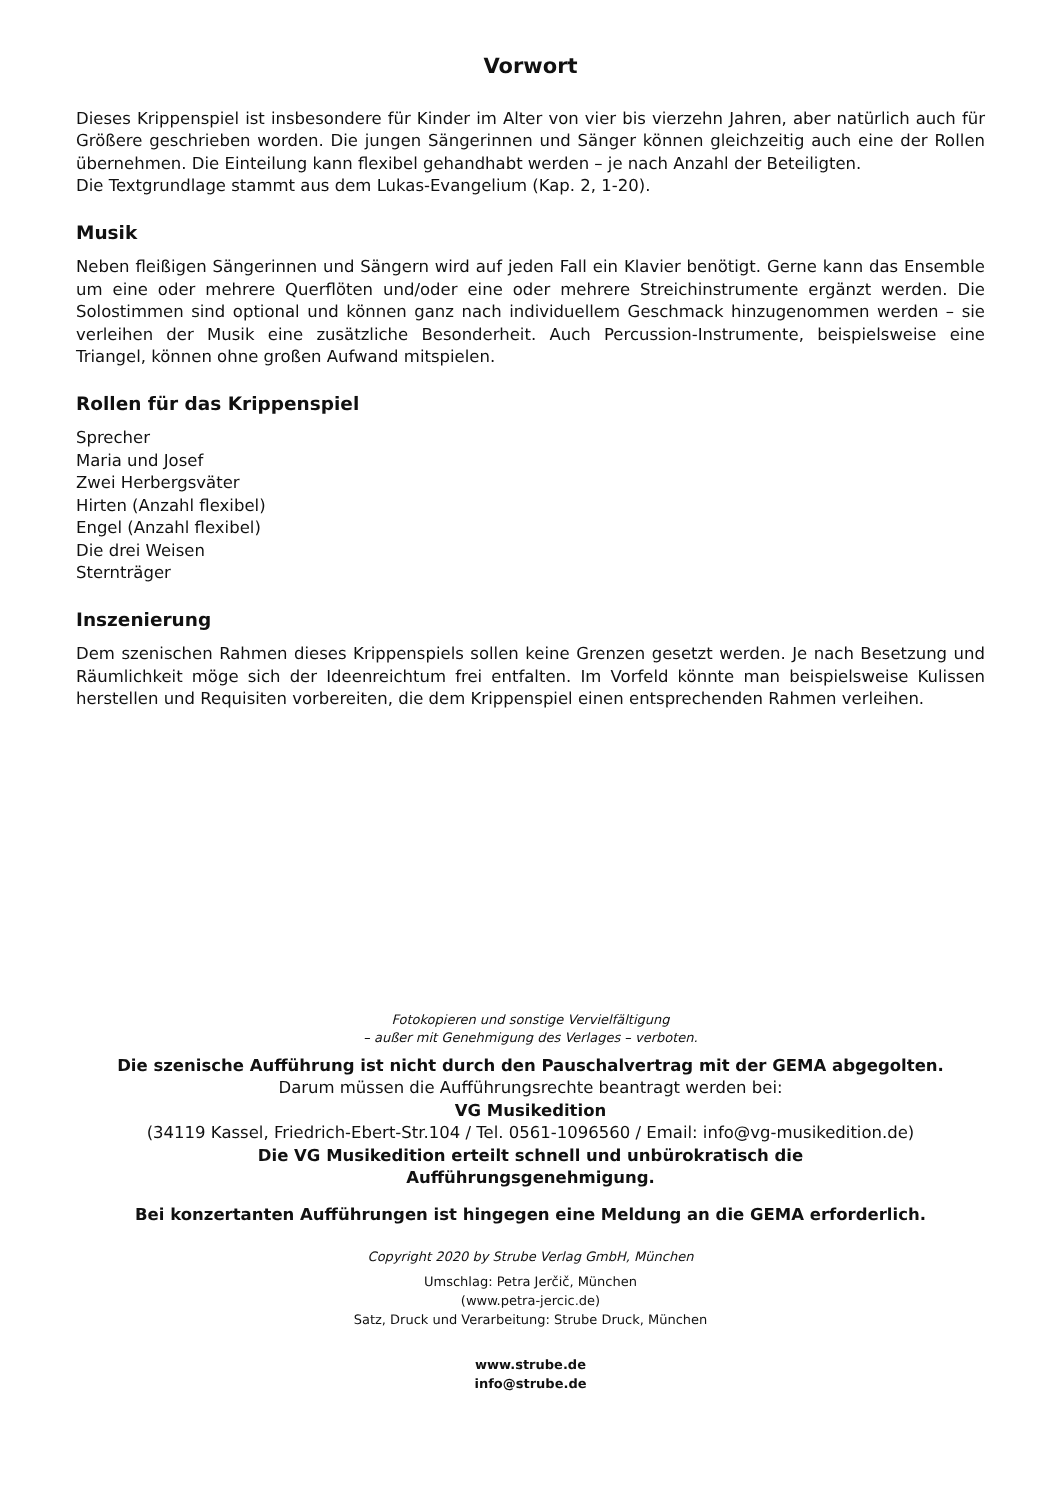Vorwort
Dieses Krippenspiel ist insbesondere für Kinder im Alter von vier bis vierzehn Jahren, aber natürlich auch für Größere geschrieben worden. Die jungen Sängerinnen und Sänger können gleichzeitig auch eine der Rollen übernehmen. Die Einteilung kann flexibel gehandhabt werden – je nach Anzahl der Beteiligten.
Die Textgrundlage stammt aus dem Lukas-Evangelium (Kap. 2, 1-20).
Musik
Neben fleißigen Sängerinnen und Sängern wird auf jeden Fall ein Klavier benötigt. Gerne kann das Ensemble um eine oder mehrere Querflöten und/oder eine oder mehrere Streichinstrumente ergänzt werden. Die Solostimmen sind optional und können ganz nach individuellem Geschmack hinzugenommen werden – sie verleihen der Musik eine zusätzliche Besonderheit. Auch Percussion-Instrumente, beispielsweise eine Triangel, können ohne großen Aufwand mitspielen.
Rollen für das Krippenspiel
Sprecher
Maria und Josef
Zwei Herbergsväter
Hirten (Anzahl flexibel)
Engel (Anzahl flexibel)
Die drei Weisen
Sternträger
Inszenierung
Dem szenischen Rahmen dieses Krippenspiels sollen keine Grenzen gesetzt werden. Je nach Besetzung und Räumlichkeit möge sich der Ideenreichtum frei entfalten. Im Vorfeld könnte man beispielsweise Kulissen herstellen und Requisiten vorbereiten, die dem Krippenspiel einen entsprechenden Rahmen verleihen.
Fotokopieren und sonstige Vervielfältigung
– außer mit Genehmigung des Verlages – verboten.
Die szenische Aufführung ist nicht durch den Pauschalvertrag mit der GEMA abgegolten.
Darum müssen die Aufführungsrechte beantragt werden bei:
VG Musikedition
(34119 Kassel, Friedrich-Ebert-Str.104 / Tel. 0561-1096560 / Email: info@vg-musikedition.de)
Die VG Musikedition erteilt schnell und unbürokratisch die
Aufführungsgenehmigung.
Bei konzertanten Aufführungen ist hingegen eine Meldung an die GEMA erforderlich.
Copyright 2020 by Strube Verlag GmbH, München
Umschlag: Petra Jerčič, München
(www.petra-jercic.de)
Satz, Druck und Verarbeitung: Strube Druck, München
www.strube.de
info@strube.de